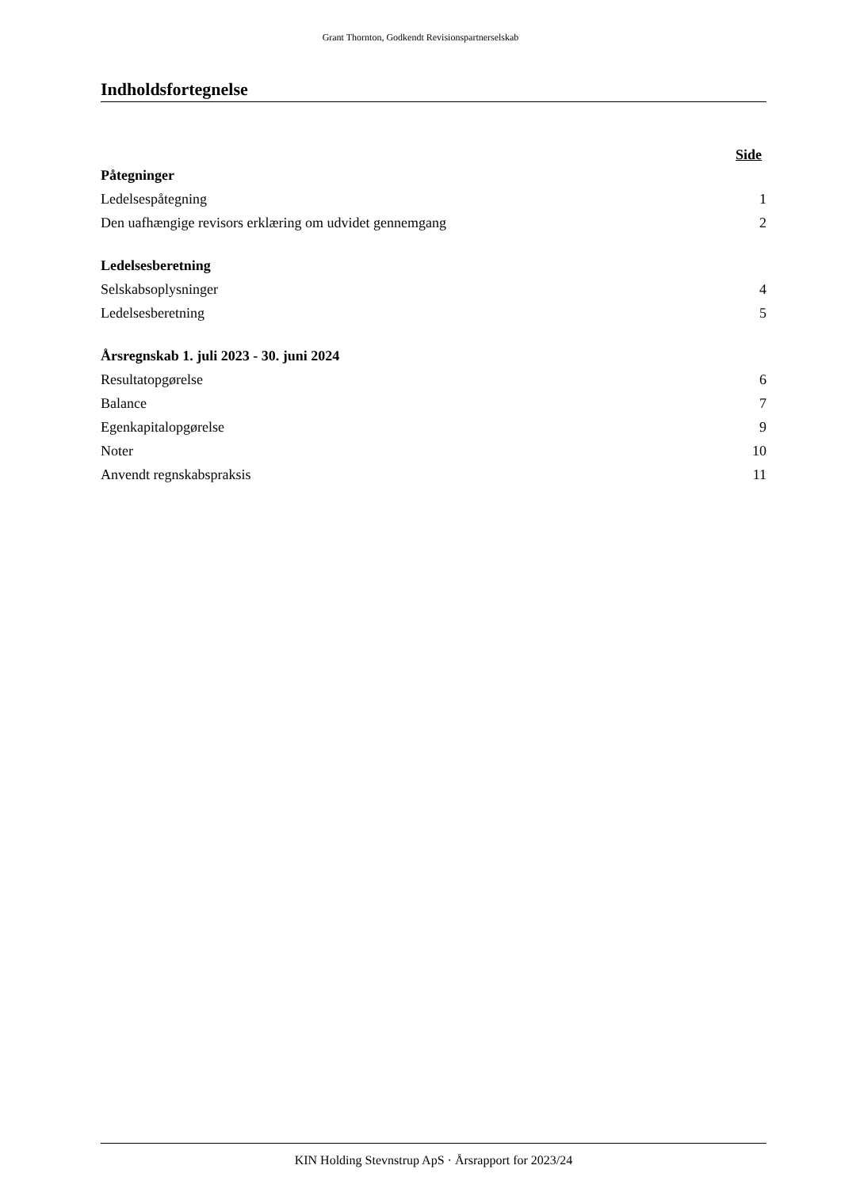Grant Thornton, Godkendt Revisionspartnerselskab
Indholdsfortegnelse
Side
| Påtegninger | |
| Ledelsespåtegning | 1 |
| Den uafhængige revisors erklæring om udvidet gennemgang | 2 |
| Ledelsesberetning | |
| Selskabsoplysninger | 4 |
| Ledelsesberetning | 5 |
| Årsregnskab 1. juli 2023 - 30. juni 2024 | |
| Resultatopgørelse | 6 |
| Balance | 7 |
| Egenkapitalopgørelse | 9 |
| Noter | 10 |
| Anvendt regnskabspraksis | 11 |
KIN Holding Stevnstrup ApS · Årsrapport for 2023/24